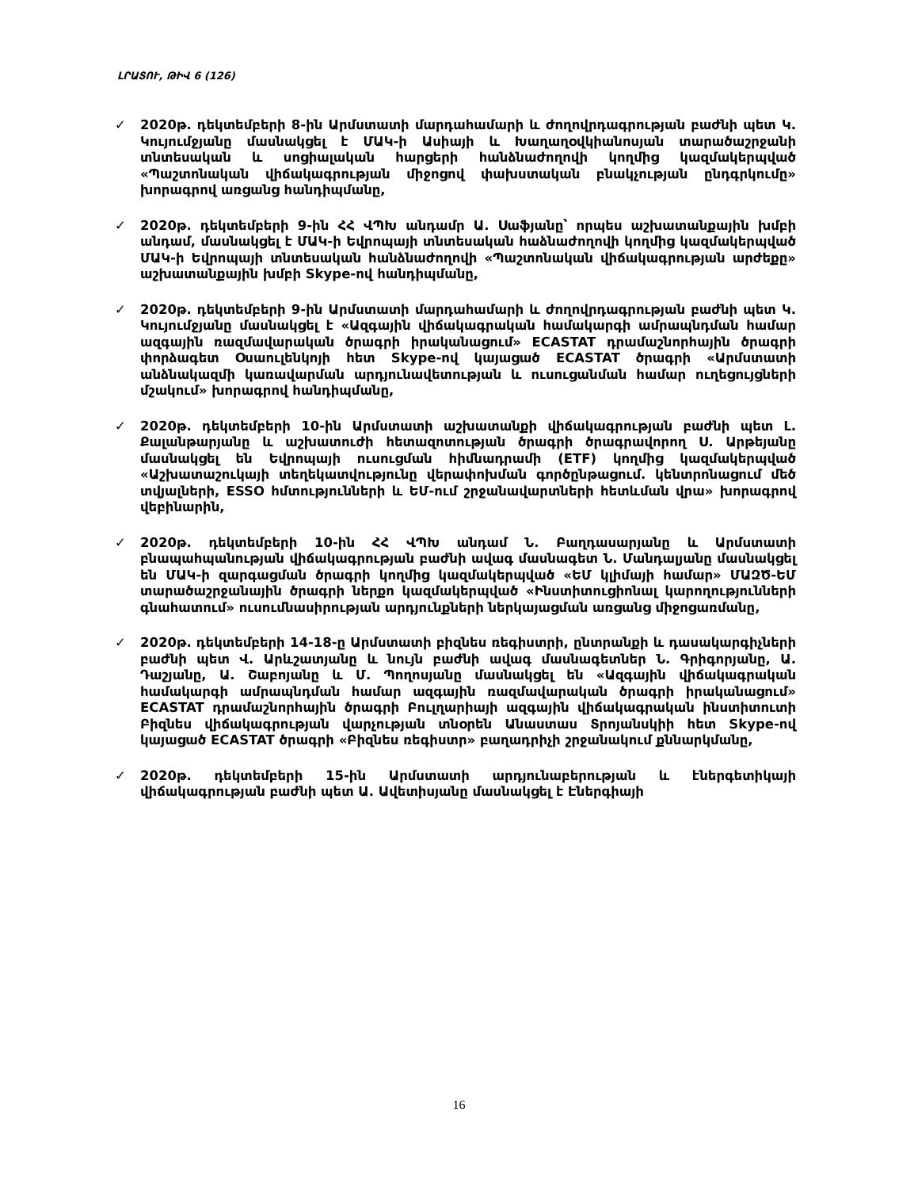ԼՐԱՏՈՒ, ԹԻՎ 6 (126)
✓ 2020թ. դեկտեմբերի 8-ին Արմստատի մարդահամարի և ժողովրդագրության բաժնի պետ Կ. Կույումջյանը մասնակցել է ՄԱԿ-ի Ասիայի և Խաղաղօվկիանոսյան տարածաշրջանի տնտեսական և սոցիալական հարցերի հանձնաժողովի կողմից կազմակերպված «Պաշտոնական վիճակագրության միջոցով փախստական բնակչության ընդգրկումը» խորագրով առցանց հանդիպմանը,
✓ 2020թ. դեկտեմբերի 9-ին ՀՀ ՎՊԽ անդամր Ա. Սաֆյանը՝ որպես աշխատանքային խմբի անդամ, մասնակցել է ՄԱԿ-ի Եվրոպայի տնտեսական հաձնաժողովի կողմից կազմակերպված ՄԱԿ-ի Եվրոպայի տնտեսական հանձնաժողովի «Պաշտոնական վիճակագրության արժեքը» աշխատանքային խմբի Skype-ով հանդիպմանը,
✓ 2020թ. դեկտեմբերի 9-ին Արմստատի մարդահամարի և ժողովրդագրության բաժնի պետ Կ. Կույումջյանը մասնակցել է «Ազգային վիճակագրական համակարգի ամրապնդման համար ազգային ռազմավարական ծրագրի իրականացում» ECASTAT դրամաշնորհային ծրագրի փորձագետ Օսաուլենկոյի հետ Skype-ով կայացած ECASTAT ծրագրի «Արմստատի անձնակազմի կառավարման արդյունավետության և ուսուցանման համար ուղեցույցների մշակում» խորագրով հանդիպմանը,
✓ 2020թ. դեկտեմբերի 10-ին Արմստատի աշխատանքի վիճակագրության բաժնի պետ Լ. Քալանթարյանը և աշխատուժի հետազոտության ծրագրի ծրագրավորող Ս. Արթեյանը մասնակցել են Եվրոպայի ուսուցման հիմնադրամի (ETF) կողմից կազմակերպված «Աշխատաշուկայի տեղեկատվությունը վերափոխման գործընթացում. կենտրոնացում մեծ տվյալների, ESSO հմտությունների և ԵՄ-ում շրջանավարտների հետևման վրա» խորագրով վեբինարին,
✓ 2020թ. դեկտեմբերի 10-ին ՀՀ ՎՊԽ անդամ Ն. Բաղդասարյանը և Արմստատի բնապահպանության վիճակագրության բաժնի ավագ մասնագետ Ն. Մանդալյանը մասնակցել են ՄԱԿ-ի զարգացման ծրագրի կողմից կազմակերպված «ԵՄ կլիմայի համար» ՄԱԶԾ-ԵՄ տարածաշրջանային ծրագրի ներքո կազմակերպված «Ինստիտուցիոնալ կարողությունների գնահատում» ուսումնասիրության արդյունքների ներկայացման առցանց միջոցառմանը,
✓ 2020թ. դեկտեմբերի 14-18-ը Արմստատի բիզնես ռեգիստրի, ընտրանքի և դասակարգիչների բաժնի պետ Վ. Արևշատյանը և նույն բաժնի ավագ մասնագետներ Ն. Գրիգորյանը, Ա. Դաշյանը, Ա. Շաբոյանը և Մ. Պողոսյանը մասնակցել են «Ազգային վիճակագրական համակարգի ամրապնդման համար ազգային ռազմավարական ծրագրի իրականացում» ECASTAT դրամաշնորհային ծրագրի Բուլղարիայի ազգային վիճակագրական ինստիտուտի Բիզնես վիճակագրության վարչության տնօրեն Անաստաս Տրոյանսկիի հետ Skype-ով կայացած ECASTAT ծրագրի «Բիզնես ռեգիստր» բաղադրիչի շրջանակում քննարկմանը,
✓ 2020թ. դեկտեմբերի 15-ին Արմստատի արդյունաբերության և էներգետիկայի վիճակագրության բաժնի պետ Ա. Ավետիսյանը մասնակցել է Էներգիայի
16